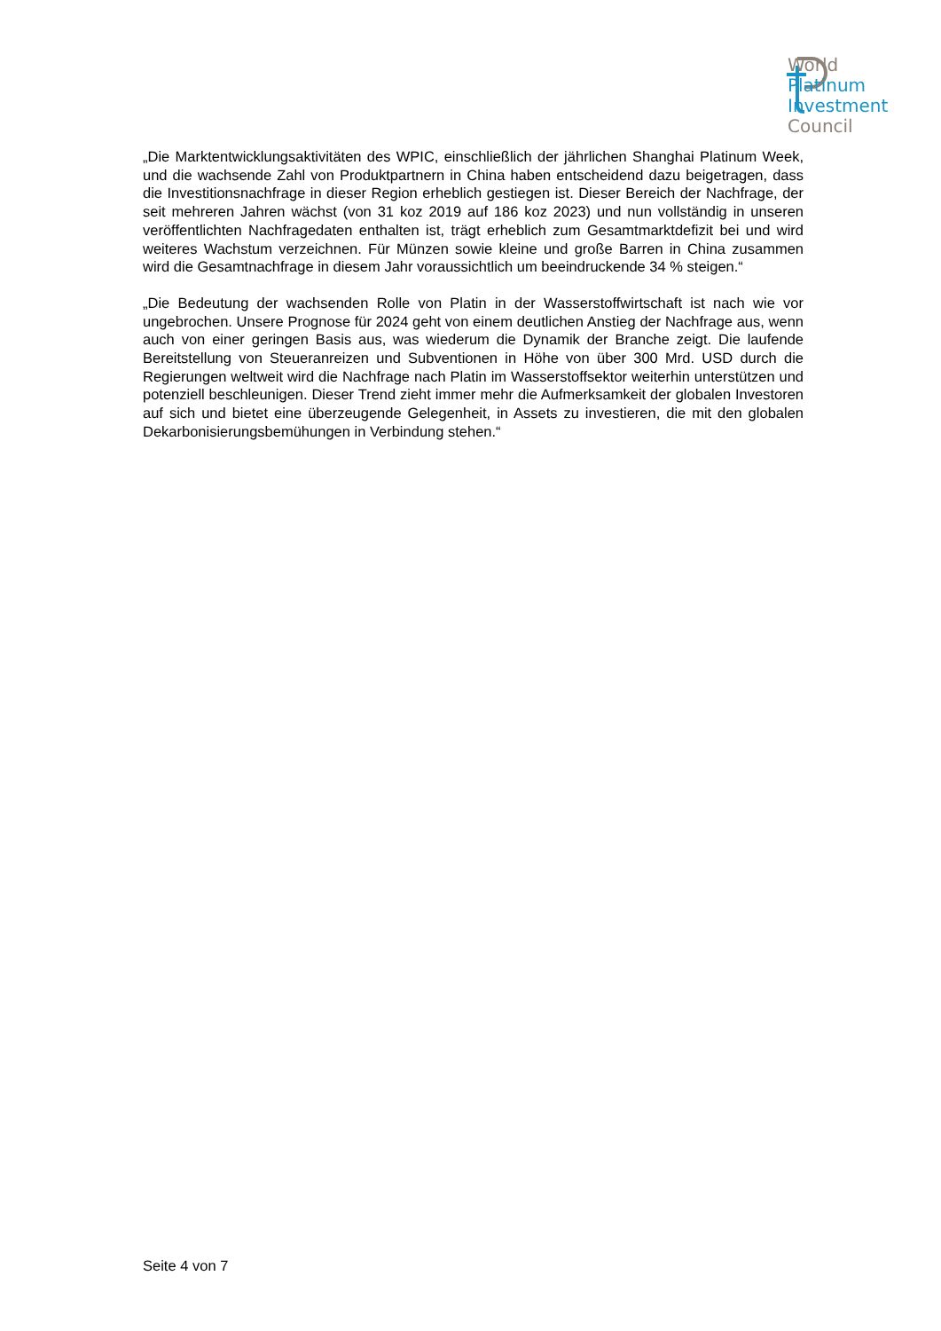World
Platinum
Investment
Council
„Die Marktentwicklungsaktivitäten des WPIC, einschließlich der jährlichen Shanghai Platinum Week, und die wachsende Zahl von Produktpartnern in China haben entscheidend dazu beigetragen, dass die Investitionsnachfrage in dieser Region erheblich gestiegen ist. Dieser Bereich der Nachfrage, der seit mehreren Jahren wächst (von 31 koz 2019 auf 186 koz 2023) und nun vollständig in unseren veröffentlichten Nachfragedaten enthalten ist, trägt erheblich zum Gesamtmarktdefizit bei und wird weiteres Wachstum verzeichnen. Für Münzen sowie kleine und große Barren in China zusammen wird die Gesamtnachfrage in diesem Jahr voraussichtlich um beeindruckende 34 % steigen.“
„Die Bedeutung der wachsenden Rolle von Platin in der Wasserstoffwirtschaft ist nach wie vor ungebrochen. Unsere Prognose für 2024 geht von einem deutlichen Anstieg der Nachfrage aus, wenn auch von einer geringen Basis aus, was wiederum die Dynamik der Branche zeigt. Die laufende Bereitstellung von Steueranreizen und Subventionen in Höhe von über 300 Mrd. USD durch die Regierungen weltweit wird die Nachfrage nach Platin im Wasserstoffsektor weiterhin unterstützen und potenziell beschleunigen. Dieser Trend zieht immer mehr die Aufmerksamkeit der globalen Investoren auf sich und bietet eine überzeugende Gelegenheit, in Assets zu investieren, die mit den globalen Dekarbonisierungsbemühungen in Verbindung stehen.“
Seite 4 von 7